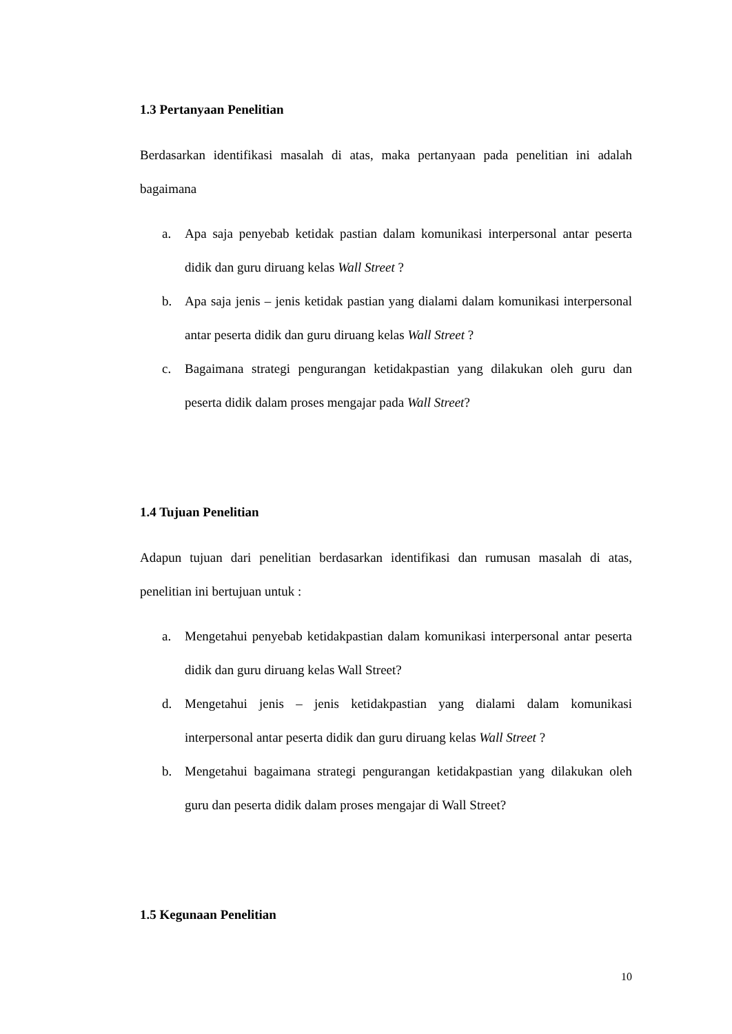1.3 Pertanyaan Penelitian
Berdasarkan identifikasi masalah di atas, maka pertanyaan pada penelitian ini adalah bagaimana
a. Apa saja penyebab ketidak pastian dalam komunikasi interpersonal antar peserta didik dan guru diruang kelas Wall Street ?
b. Apa saja jenis – jenis ketidak pastian yang dialami dalam komunikasi interpersonal antar peserta didik dan guru diruang kelas Wall Street ?
c. Bagaimana strategi pengurangan ketidakpastian yang dilakukan oleh guru dan peserta didik dalam proses mengajar pada Wall Street?
1.4 Tujuan Penelitian
Adapun tujuan dari penelitian berdasarkan identifikasi dan rumusan masalah di atas, penelitian ini bertujuan untuk :
a. Mengetahui penyebab ketidakpastian dalam komunikasi interpersonal antar peserta didik dan guru diruang kelas Wall Street?
d. Mengetahui jenis – jenis ketidakpastian yang dialami dalam komunikasi interpersonal antar peserta didik dan guru diruang kelas Wall Street ?
b. Mengetahui bagaimana strategi pengurangan ketidakpastian yang dilakukan oleh guru dan peserta didik dalam proses mengajar di Wall Street?
1.5 Kegunaan Penelitian
10